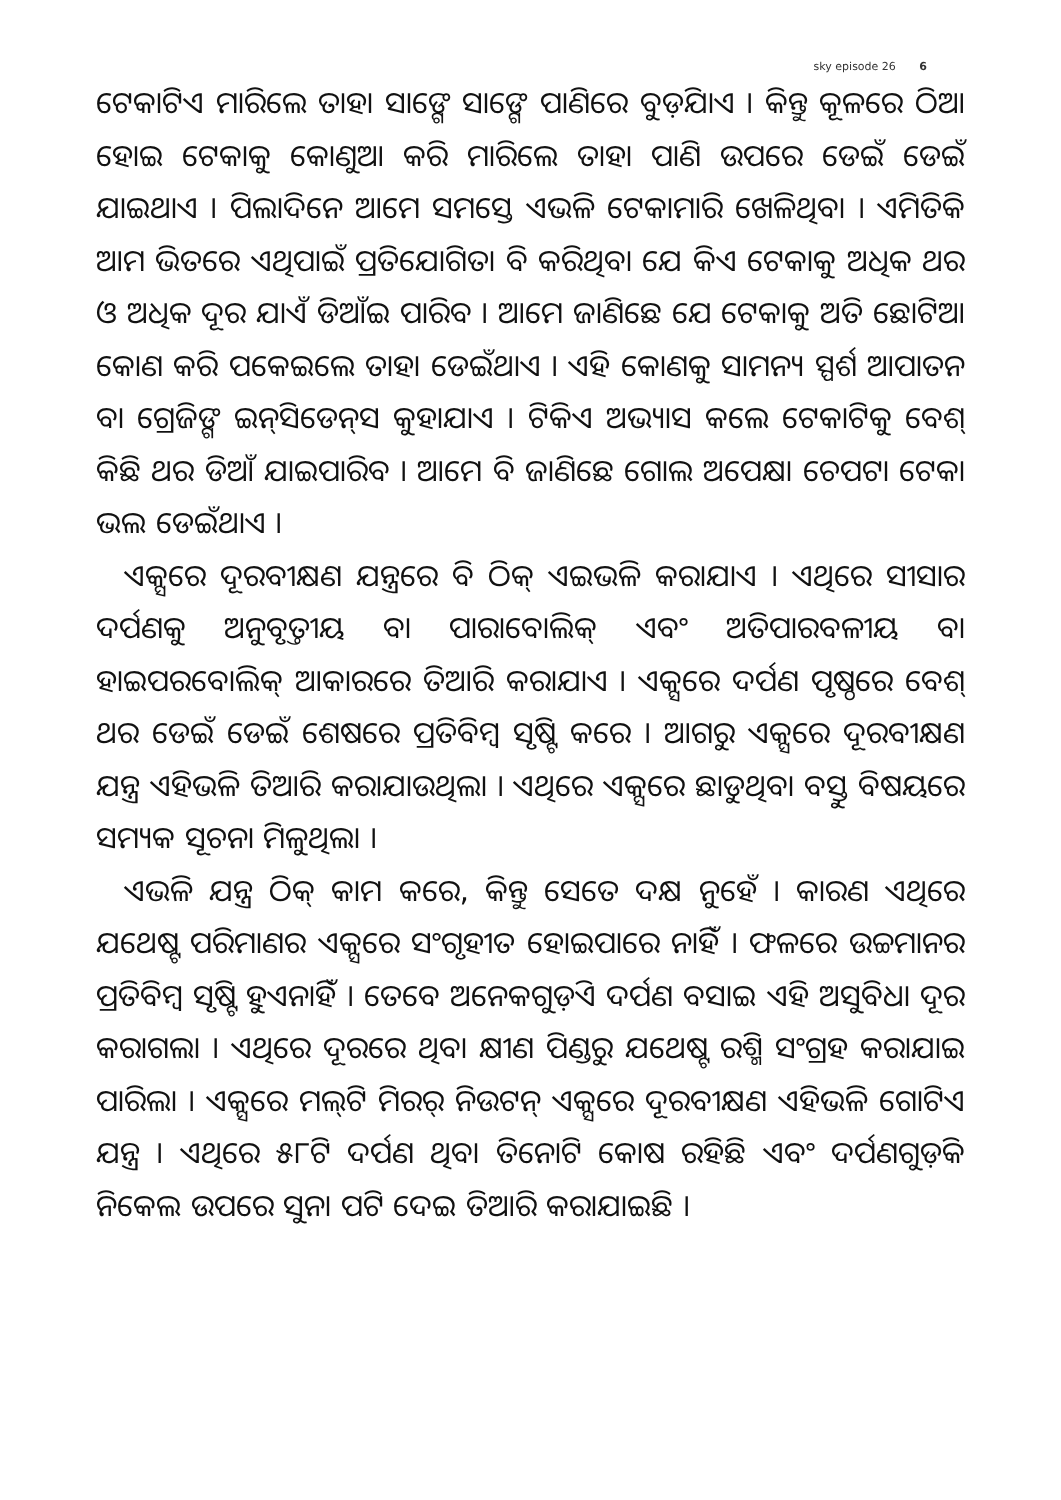sky episode 26 6
ଟେକାଟିଏ ମାରିଲେ ତାହା ସାଙ୍ଗେ ସାଙ୍ଗେ ପାଣିରେ ବୁଡ଼ିଯାଏ । କିନ୍ତୁ କୂଳରେ ଠିଆ ହୋଇ ଟେକାକୁ କୋଣୁଆ କରି ମାରିଲେ ତାହା ପାଣି ଉପରେ ଡେଇଁ ଡେଇଁ ଯାଇଥାଏ । ପିଲାଦିନେ ଆମେ ସମସ୍ତେ ଏଭଳି ଟେକାମାରି ଖେଳିଥିବା । ଏମିତିକି ଆମ ଭିତରେ ଏଥିପାଇଁ ପ୍ରତିଯୋଗିତା ବି କରିଥିବା ଯେ କିଏ ଟେକାକୁ ଅଧିକ ଥର ଓ ଅଧିକ ଦୂର ଯାଏଁ ଡିଆଁଇ ପାରିବ । ଆମେ ଜାଣିଛେ ଯେ ଟେକାକୁ ଅତି ଛୋଟିଆ କୋଣ କରି ପକେଇଲେ ତାହା ଡେଇଁଥାଏ । ଏହି କୋଣକୁ ସାମନ୍ୟ ସ୍ପର୍ଶ ଆପାତନ ବା ଗ୍ରେଜିଙ୍ଗ ଇନ୍‌ସିଡେନ୍‌ସ କୁହାଯାଏ । ଟିକିଏ ଅଭ୍ୟାସ କଲେ ଟେକାଟିକୁ ବେଶ୍ କିଛି ଥର ଡିଆଁ ଯାଇପାରିବ । ଆମେ ବି ଜାଣିଛେ ଗୋଲ ଅପେକ୍ଷା ଚେପଟା ଟେକା ଭଲ ଡେଇଁଥାଏ ।
ଏକ୍ସରେ ଦୂରବୀକ୍ଷଣ ଯନ୍ତ୍ରରେ ବି ଠିକ୍ ଏଇଭଳି କରାଯାଏ । ଏଥିରେ ସୀସାର ଦର୍ପଣକୁ ଅନୁବୃତ୍ତୀୟ ବା ପାରାବୋଲିକ୍ ଏବଂ ଅତିପାରବଳୀୟ ବା ହାଇପରବୋଲିକ୍ ଆକାରରେ ତିଆରି କରାଯାଏ । ଏକ୍ସରେ ଦର୍ପଣ ପୃଷ୍ଠରେ ବେଶ୍ ଥର ଡେଇଁ ଡେଇଁ ଶେଷରେ ପ୍ରତିବିମ୍ବ ସୃଷ୍ଟି କରେ । ଆଗରୁ ଏକ୍ସରେ ଦୂରବୀକ୍ଷଣ ଯନ୍ତ୍ର ଏହିଭଳି ତିଆରି କରାଯାଉଥିଲା । ଏଥିରେ ଏକ୍ସରେ ଛାଡୁଥିବା ବସ୍ତୁ ବିଷୟରେ ସମ୍ୟକ ସୂଚନା ମିଳୁଥିଲା ।
ଏଭଳି ଯନ୍ତ୍ର ଠିକ୍ କାମ କରେ, କିନ୍ତୁ ସେତେ ଦକ୍ଷ ନୁହେଁ । କାରଣ ଏଥିରେ ଯଥେଷ୍ଟ ପରିମାଣର ଏକ୍ସରେ ସଂଗୃହୀତ ହୋଇପାରେ ନାହିଁ । ଫଳରେ ଉଚ୍ଚମାନର ପ୍ରତିବିମ୍ବ ସୃଷ୍ଟି ହୁଏନାହିଁ । ତେବେ ଅନେକଗୁଡ଼ିଏ ଦର୍ପଣ ବସାଇ ଏହି ଅସୁବିଧା ଦୂର କରାଗଲା । ଏଥିରେ ଦୂରରେ ଥିବା କ୍ଷୀଣ ପିଣ୍ଡରୁ ଯଥେଷ୍ଟ ରଶ୍ମି ସଂଗ୍ରହ କରାଯାଇ ପାରିଲା । ଏକ୍ସରେ ମଲ୍‌ଟି ମିରର୍ ନିଉଟନ୍ ଏକ୍ସରେ ଦୂରବୀକ୍ଷଣ ଏହିଭଳି ଗୋଟିଏ ଯନ୍ତ୍ର । ଏଥିରେ ୫୮ଟି ଦର୍ପଣ ଥିବା ତିନୋଟି କୋଷ ରହିଛି ଏବଂ ଦର୍ପଣଗୁଡ଼ିକ ନିକେଲ ଉପରେ ସୁନା ପଟି ଦେଇ ତିଆରି କରାଯାଇଛି ।